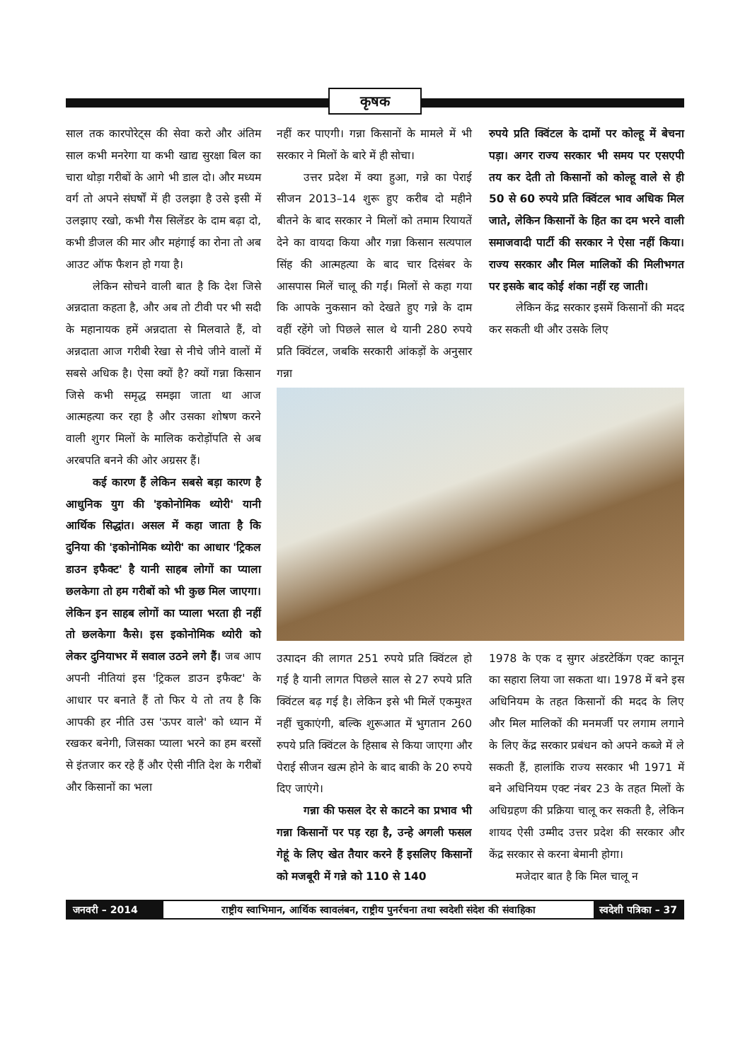कृषक
साल तक कारपोरेट्स की सेवा करो और अंतिम साल कभी मनरेगा या कभी खाद्य सुरक्षा बिल का चारा थोड़ा गरीबों के आगे भी डाल दो। और मध्यम वर्ग तो अपने संघर्षों में ही उलझा है उसे इसी में उलझाए रखो, कभी गैस सिलेंडर के दाम बढ़ा दो, कभी डीजल की मार और महंगाई का रोना तो अब आउट ऑफ फैशन हो गया है।
लेकिन सोचने वाली बात है कि देश जिसे अन्नदाता कहता है, और अब तो टीवी पर भी सदी के महानायक हमें अन्नदाता से मिलवाते हैं, वो अन्नदाता आज गरीबी रेखा से नीचे जीने वालों में सबसे अधिक है। ऐसा क्यों है? क्यों गन्ना किसान जिसे कभी समृद्ध समझा जाता था आज आत्महत्या कर रहा है और उसका शोषण करने वाली शुगर मिलों के मालिक करोड़ोंपति से अब अरबपति बनने की ओर अग्रसर हैं।
कई कारण हैं लेकिन सबसे बड़ा कारण है आधुनिक युग की 'इकोनोमिक थ्योरी' यानी आर्थिक सिद्धांत। असल में कहा जाता है कि दुनिया की 'इकोनोमिक थ्योरी' का आधार 'ट्रिकल डाउन इफैक्ट' है यानी साहब लोगों का प्याला छलकेगा तो हम गरीबों को भी कुछ मिल जाएगा। लेकिन इन साहब लोगों का प्याला भरता ही नहीं तो छलकेगा कैसे। इस इकोनोमिक थ्योरी को लेकर दुनियाभर में सवाल उठने लगे हैं। जब आप अपनी नीतियां इस 'ट्रिकल डाउन इफैक्ट' के आधार पर बनाते हैं तो फिर ये तो तय है कि आपकी हर नीति उस 'ऊपर वाले' को ध्यान में रखकर बनेगी, जिसका प्याला भरने का हम बरसों से इंतजार कर रहे हैं और ऐसी नीति देश के गरीबों और किसानों का भला
नहीं कर पाएगी। गन्ना किसानों के मामले में भी सरकार ने मिलों के बारे में ही सोचा।
उत्तर प्रदेश में क्या हुआ, गन्ने का पेराई सीजन 2013–14 शुरू हुए करीब दो महीने बीतने के बाद सरकार ने मिलों को तमाम रियायतें देने का वायदा किया और गन्ना किसान सत्यपाल सिंह की आत्महत्या के बाद चार दिसंबर के आसपास मिलें चालू की गईं। मिलों से कहा गया कि आपके नुकसान को देखते हुए गन्ने के दाम वहीं रहेंगे जो पिछले साल थे यानी 280 रुपये प्रति क्विंटल, जबकि सरकारी आंकड़ों के अनुसार गन्ना
रुपये प्रति क्विंटल के दामों पर कोल्हू में बेचना पड़ा। अगर राज्य सरकार भी समय पर एसएपी तय कर देती तो किसानों को कोल्हू वाले से ही 50 से 60 रुपये प्रति क्विंटल भाव अधिक मिल जाते, लेकिन किसानों के हित का दम भरने वाली समाजवादी पार्टी की सरकार ने ऐसा नहीं किया। राज्य सरकार और मिल मालिकों की मिलीभगत पर इसके बाद कोई शंका नहीं रह जाती।
लेकिन केंद्र सरकार इसमें किसानों की मदद कर सकती थी और उसके लिए
उत्पादन की लागत 251 रुपये प्रति क्विंटल हो गई है यानी लागत पिछले साल से 27 रुपये प्रति क्विंटल बढ़ गई है। लेकिन इसे भी मिलें एकमुश्त नहीं चुकाएंगी, बल्कि शुरूआत में भुगतान 260 रुपये प्रति क्विंटल के हिसाब से किया जाएगा और पेराई सीजन खत्म होने के बाद बाकी के 20 रुपये दिए जाएंगे।
गन्ना की फसल देर से काटने का प्रभाव भी गन्ना किसानों पर पड़ रहा है, उन्हे अगली फसल गेहूं के लिए खेत तैयार करने हैं इसलिए किसानों को मजबूरी में गन्ने को 110 से 140
1978 के एक द सुगर अंडरटेकिंग एक्ट कानून का सहारा लिया जा सकता था। 1978 में बने इस अधिनियम के तहत किसानों की मदद के लिए और मिल मालिकों की मनमर्जी पर लगाम लगाने के लिए केंद्र सरकार प्रबंधन को अपने कब्जे में ले सकती हैं, हालांकि राज्य सरकार भी 1971 में बने अधिनियम एक्ट नंबर 23 के तहत मिलों के अधिग्रहण की प्रक्रिया चालू कर सकती है, लेकिन शायद ऐसी उम्मीद उत्तर प्रदेश की सरकार और केंद्र सरकार से करना बेमानी होगा।
मजेदार बात है कि मिल चालू न
जनवरी – 2014 राष्ट्रीय स्वाभिमान, आर्थिक स्वावलंबन, राष्ट्रीय पुनर्रचना तथा स्वदेशी संदेश की संवाहिका
स्वदेशी पत्रिका – 37